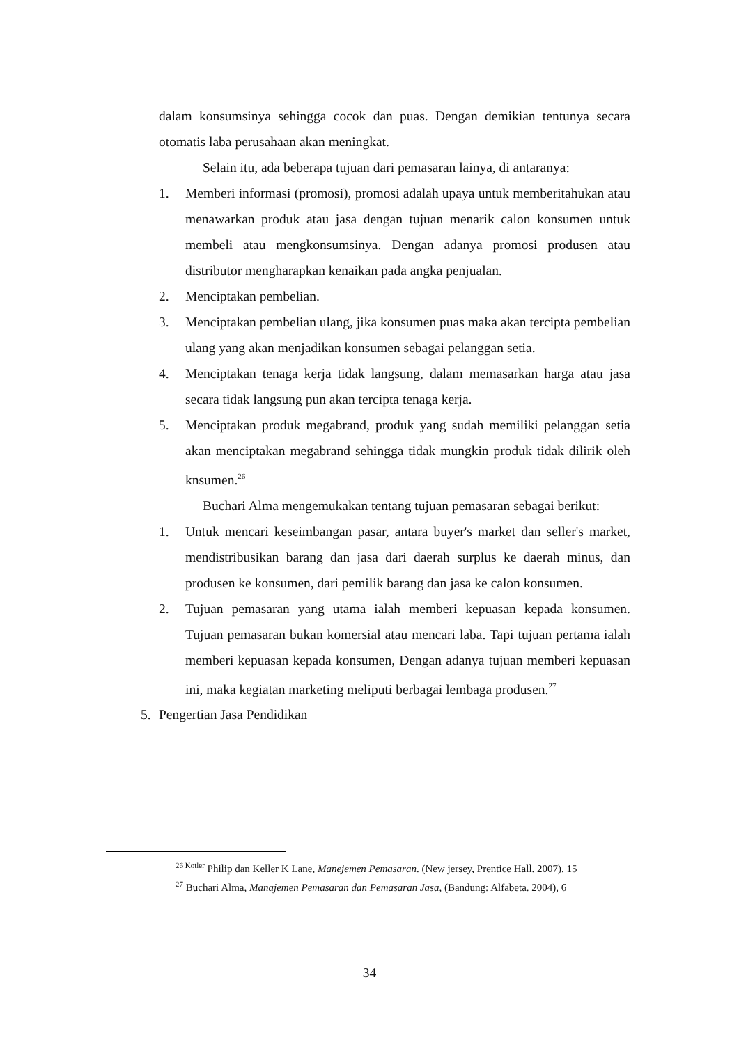dalam konsumsinya sehingga cocok dan puas. Dengan demikian tentunya secara otomatis laba perusahaan akan meningkat.
Selain itu, ada beberapa tujuan dari pemasaran lainya, di antaranya:
1. Memberi informasi (promosi), promosi adalah upaya untuk memberitahukan atau menawarkan produk atau jasa dengan tujuan menarik calon konsumen untuk membeli atau mengkonsumsinya. Dengan adanya promosi produsen atau distributor mengharapkan kenaikan pada angka penjualan.
2. Menciptakan pembelian.
3. Menciptakan pembelian ulang, jika konsumen puas maka akan tercipta pembelian ulang yang akan menjadikan konsumen sebagai pelanggan setia.
4. Menciptakan tenaga kerja tidak langsung, dalam memasarkan harga atau jasa secara tidak langsung pun akan tercipta tenaga kerja.
5. Menciptakan produk megabrand, produk yang sudah memiliki pelanggan setia akan menciptakan megabrand sehingga tidak mungkin produk tidak dilirik oleh knsumen.<sup>26</sup>
Buchari Alma mengemukakan tentang tujuan pemasaran sebagai berikut:
1. Untuk mencari keseimbangan pasar, antara buyer's market dan seller's market, mendistribusikan barang dan jasa dari daerah surplus ke daerah minus, dan produsen ke konsumen, dari pemilik barang dan jasa ke calon konsumen.
2. Tujuan pemasaran yang utama ialah memberi kepuasan kepada konsumen. Tujuan pemasaran bukan komersial atau mencari laba. Tapi tujuan pertama ialah memberi kepuasan kepada konsumen, Dengan adanya tujuan memberi kepuasan ini, maka kegiatan marketing meliputi berbagai lembaga produsen.<sup>27</sup>
5. Pengertian Jasa Pendidikan
<sup>26 Kotler</sup> Philip dan Keller K Lane, Manejemen Pemasaran. (New jersey, Prentice Hall. 2007). 15
<sup>27</sup> Buchari Alma, Manajemen Pemasaran dan Pemasaran Jasa, (Bandung: Alfabeta. 2004), 6
34